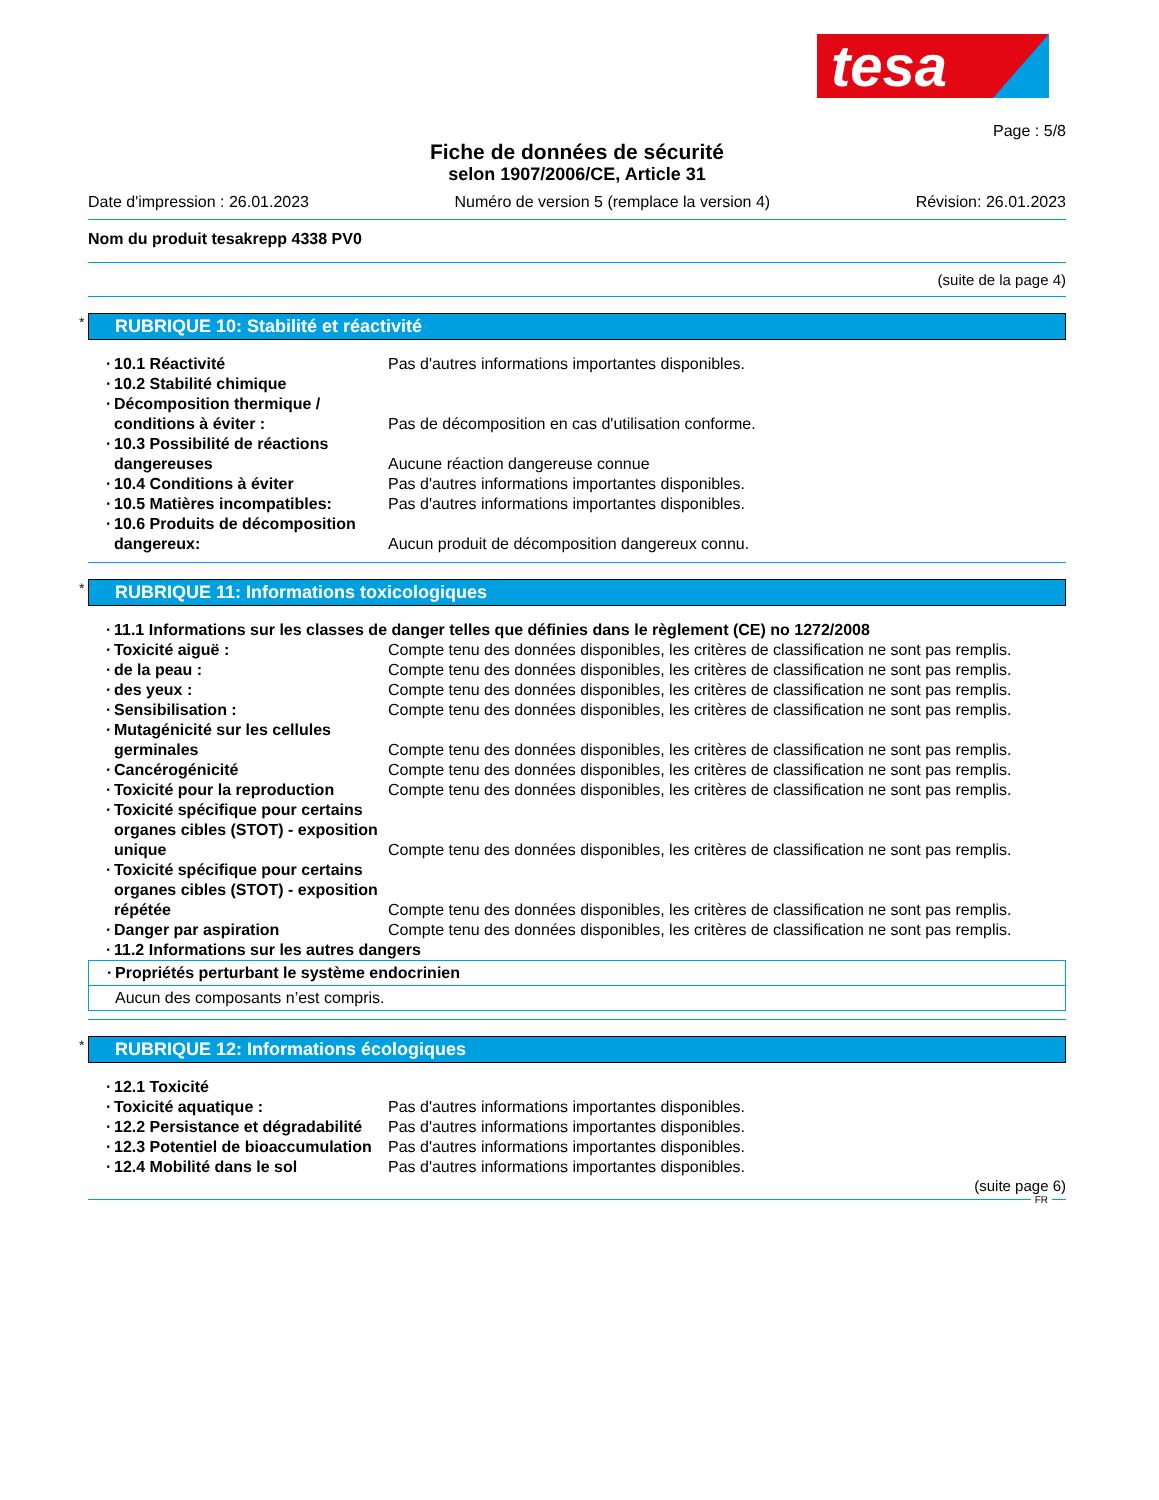tesa
Page : 5/8
Fiche de données de sécurité
selon 1907/2006/CE, Article 31
Date d'impression : 26.01.2023 Numéro de version 5 (remplace la version 4) Révision: 26.01.2023
Nom du produit tesakrepp 4338 PV0
(suite de la page 4)
* RUBRIQUE 10: Stabilité et réactivité
· 10.1 Réactivité Pas d'autres informations importantes disponibles.
· 10.2 Stabilité chimique
· Décomposition thermique / conditions à éviter :
Pas de décomposition en cas d'utilisation conforme.
· 10.3 Possibilité de réactions dangereuses
Aucune réaction dangereuse connue
· 10.4 Conditions à éviter Pas d'autres informations importantes disponibles.
· 10.5 Matières incompatibles: Pas d'autres informations importantes disponibles.
· 10.6 Produits de décomposition dangereux:
Aucun produit de décomposition dangereux connu.
* RUBRIQUE 11: Informations toxicologiques
· 11.1 Informations sur les classes de danger telles que définies dans le règlement (CE) no 1272/2008
· Toxicité aiguë : Compte tenu des données disponibles, les critères de classification ne sont pas remplis.
· de la peau : Compte tenu des données disponibles, les critères de classification ne sont pas remplis.
· des yeux : Compte tenu des données disponibles, les critères de classification ne sont pas remplis.
· Sensibilisation : Compte tenu des données disponibles, les critères de classification ne sont pas remplis.
· Mutagénicité sur les cellules germinales
Compte tenu des données disponibles, les critères de classification ne sont pas remplis.
· Cancérogénicité Compte tenu des données disponibles, les critères de classification ne sont pas remplis.
· Toxicité pour la reproduction Compte tenu des données disponibles, les critères de classification ne sont pas remplis.
· Toxicité spécifique pour certains organes cibles (STOT) - exposition unique
Compte tenu des données disponibles, les critères de classification ne sont pas remplis.
· Toxicité spécifique pour certains organes cibles (STOT) - exposition répétée
Compte tenu des données disponibles, les critères de classification ne sont pas remplis.
· Danger par aspiration Compte tenu des données disponibles, les critères de classification ne sont pas remplis.
· 11.2 Informations sur les autres dangers
· Propriétés perturbant le système endocrinien
Aucun des composants n’est compris.
* RUBRIQUE 12: Informations écologiques
· 12.1 Toxicité
· Toxicité aquatique : Pas d'autres informations importantes disponibles.
· 12.2 Persistance et dégradabilité
Pas d'autres informations importantes disponibles.
· 12.3 Potentiel de bioaccumulation
Pas d'autres informations importantes disponibles.
· 12.4 Mobilité dans le sol Pas d'autres informations importantes disponibles.
(suite page 6)
FR